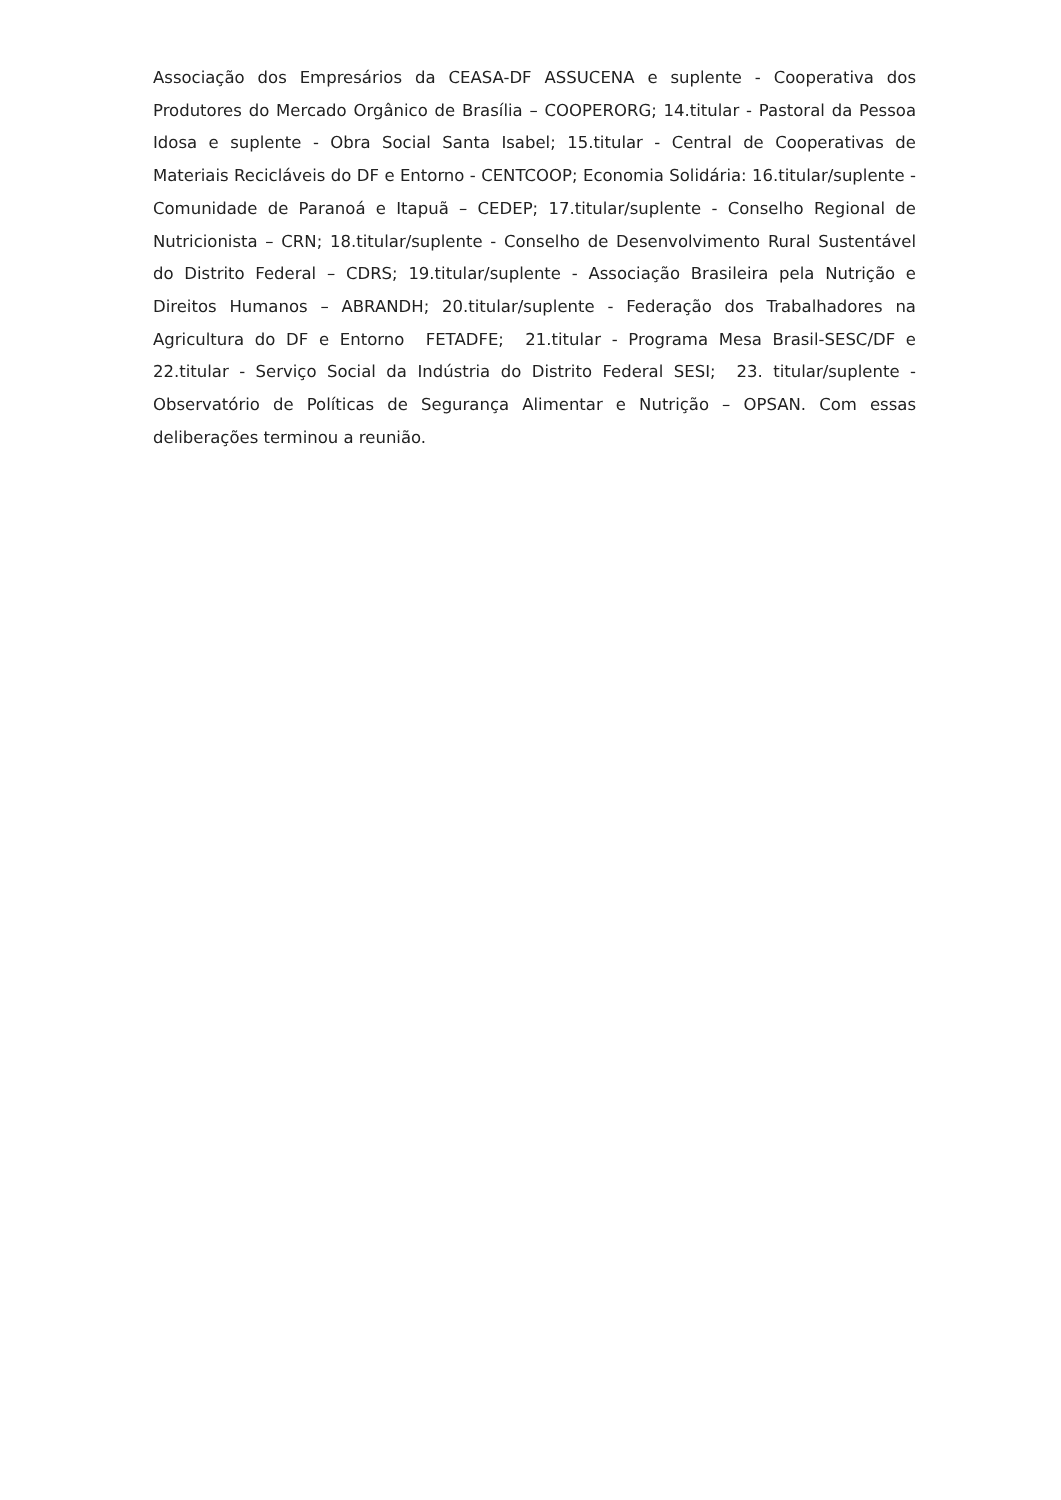Associação dos Empresários da CEASA-DF ASSUCENA e suplente - Cooperativa dos Produtores do Mercado Orgânico de Brasília – COOPERORG; 14.titular - Pastoral da Pessoa Idosa e suplente - Obra Social Santa Isabel; 15.titular - Central de Cooperativas de Materiais Recicláveis do DF e Entorno - CENTCOOP; Economia Solidária: 16.titular/suplente - Comunidade de Paranoá e Itapuã – CEDEP; 17.titular/suplente - Conselho Regional de Nutricionista – CRN; 18.titular/suplente - Conselho de Desenvolvimento Rural Sustentável do Distrito Federal – CDRS; 19.titular/suplente - Associação Brasileira pela Nutrição e Direitos Humanos – ABRANDH; 20.titular/suplente - Federação dos Trabalhadores na Agricultura do DF e Entorno FETADFE; 21.titular - Programa Mesa Brasil-SESC/DF e 22.titular - Serviço Social da Indústria do Distrito Federal SESI; 23. titular/suplente - Observatório de Políticas de Segurança Alimentar e Nutrição – OPSAN. Com essas deliberações terminou a reunião.